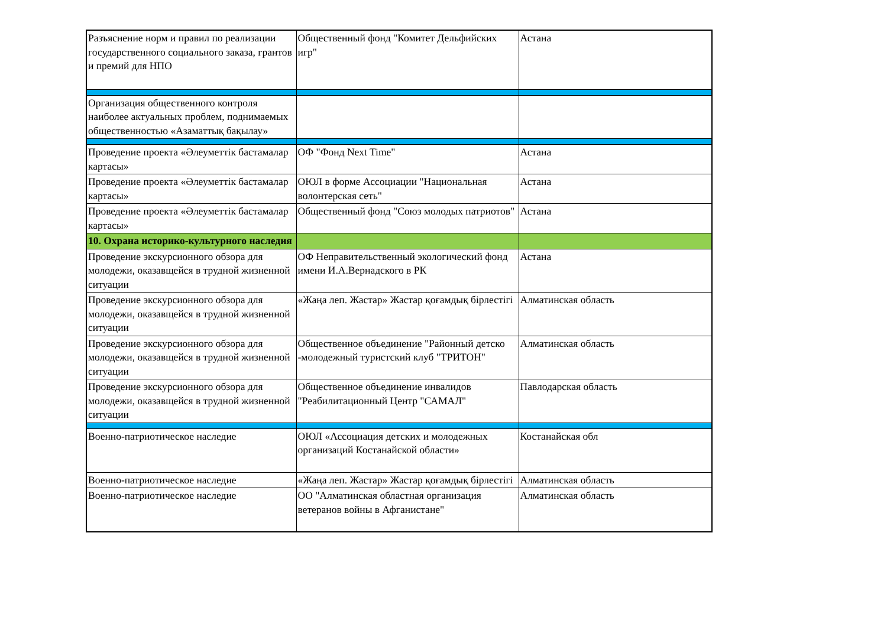| Разъяснение норм и правил по реализации государственного социального заказа, грантов и премий для НПО | Общественный фонд "Комитет Дельфийских игр" | Астана |
| Организация общественного контроля наиболее актуальных проблем, поднимаемых общественностью «Азаматтық бақылау» | | |
| Проведение проекта «Әлеуметтік бастамалар картасы» | ОФ "Фонд Next Time" | Астана |
| Проведение проекта «Әлеуметтік бастамалар картасы» | ОЮЛ в форме Ассоциации "Национальная волонтерская сеть" | Астана |
| Проведение проекта «Әлеуметтік бастамалар картасы» | Общественный фонд "Союз молодых патриотов" | Астана |
| 10. Охрана историко-культурного наследия | | |
| Проведение экскурсионного обзора для молодежи, оказавщейся в трудной жизненной ситуации | ОФ Неправительственный экологический фонд имени И.А.Вернадского в РК | Астана |
| Проведение экскурсионного обзора для молодежи, оказавщейся в трудной жизненной ситуации | «Жаңа леп. Жастар» Жастар қоғамдық бірлестігі | Алматинская область |
| Проведение экскурсионного обзора для молодежи, оказавщейся в трудной жизненной ситуации | Общественное объединение "Районный детско -молодежный туристский клуб "ТРИТОН" | Алматинская область |
| Проведение экскурсионного обзора для молодежи, оказавщейся в трудной жизненной ситуации | Общественное объединение инвалидов "Реабилитационный Центр "САМАЛ" | Павлодарская область |
| Военно-патриотическое наследие | ОЮЛ «Ассоциация детских и молодежных организаций Костанайской области» | Костанайская обл |
| Военно-патриотическое наследие | «Жаңа леп. Жастар» Жастар қоғамдық бірлестігі | Алматинская область |
| Военно-патриотическое наследие | ОО "Алматинская областная организация ветеранов войны в Афганистане" | Алматинская область |